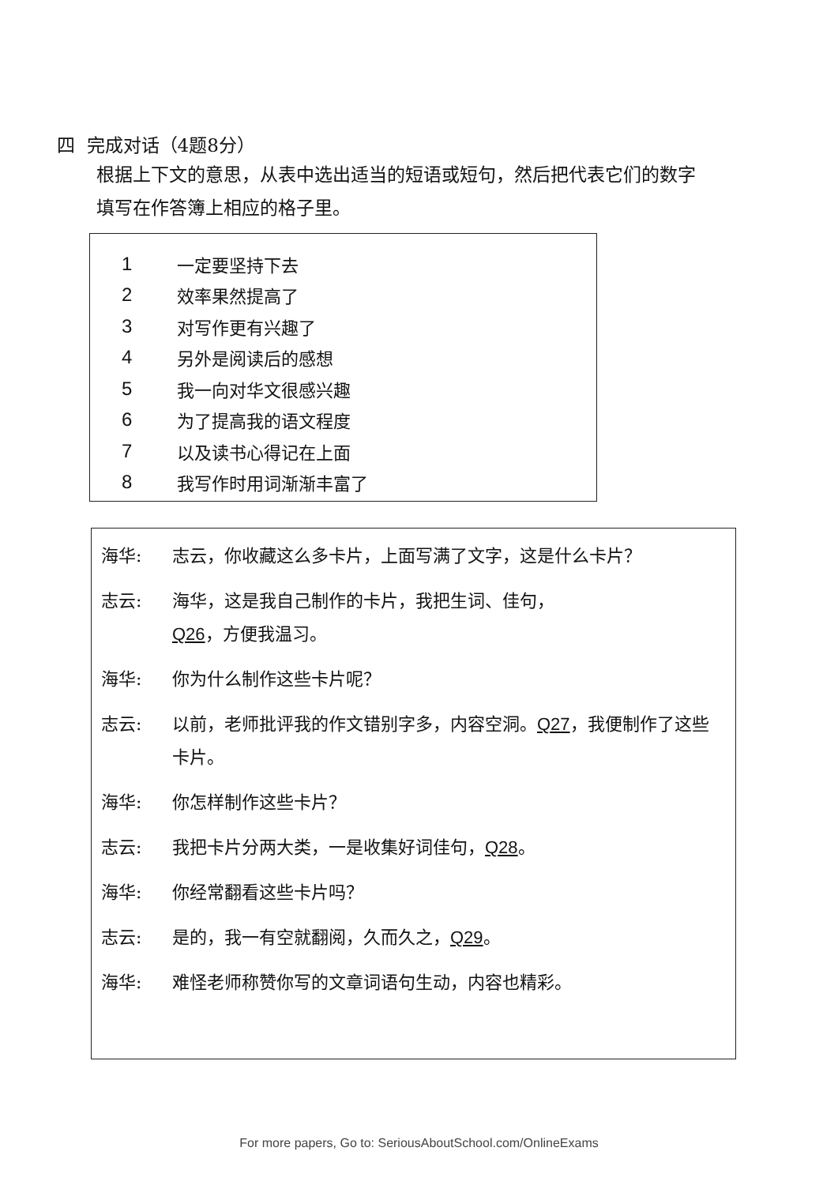四 完成对话（4题8分）
根据上下文的意思，从表中选出适当的短语或短句，然后把代表它们的数字填写在作答簿上相应的格子里。
| 1 | 一定要坚持下去 |
| 2 | 效率果然提高了 |
| 3 | 对写作更有兴趣了 |
| 4 | 另外是阅读后的感想 |
| 5 | 我一向对华文很感兴趣 |
| 6 | 为了提高我的语文程度 |
| 7 | 以及读书心得记在上面 |
| 8 | 我写作时用词渐渐丰富了 |
| 海华: | 志云，你收藏这么多卡片，上面写满了文字，这是什么卡片？ |
| 志云: | 海华，这是我自己制作的卡片，我把生词、佳句， Q26 ，方便我温习。 |
| 海华: | 你为什么制作这些卡片呢？ |
| 志云: | 以前，老师批评我的作文错别字多，内容空洞。 Q27 ，我便制作了这些卡片。 |
| 海华: | 你怎样制作这些卡片？ |
| 志云: | 我把卡片分两大类，一是收集好词佳句， Q28 。 |
| 海华: | 你经常翻看这些卡片吗？ |
| 志云: | 是的，我一有空就翻阅，久而久之， Q29 。 |
| 海华: | 难怪老师称赞你写的文章词语句生动，内容也精彩。 |
For more papers, Go to: SeriousAboutSchool.com/OnlineExams